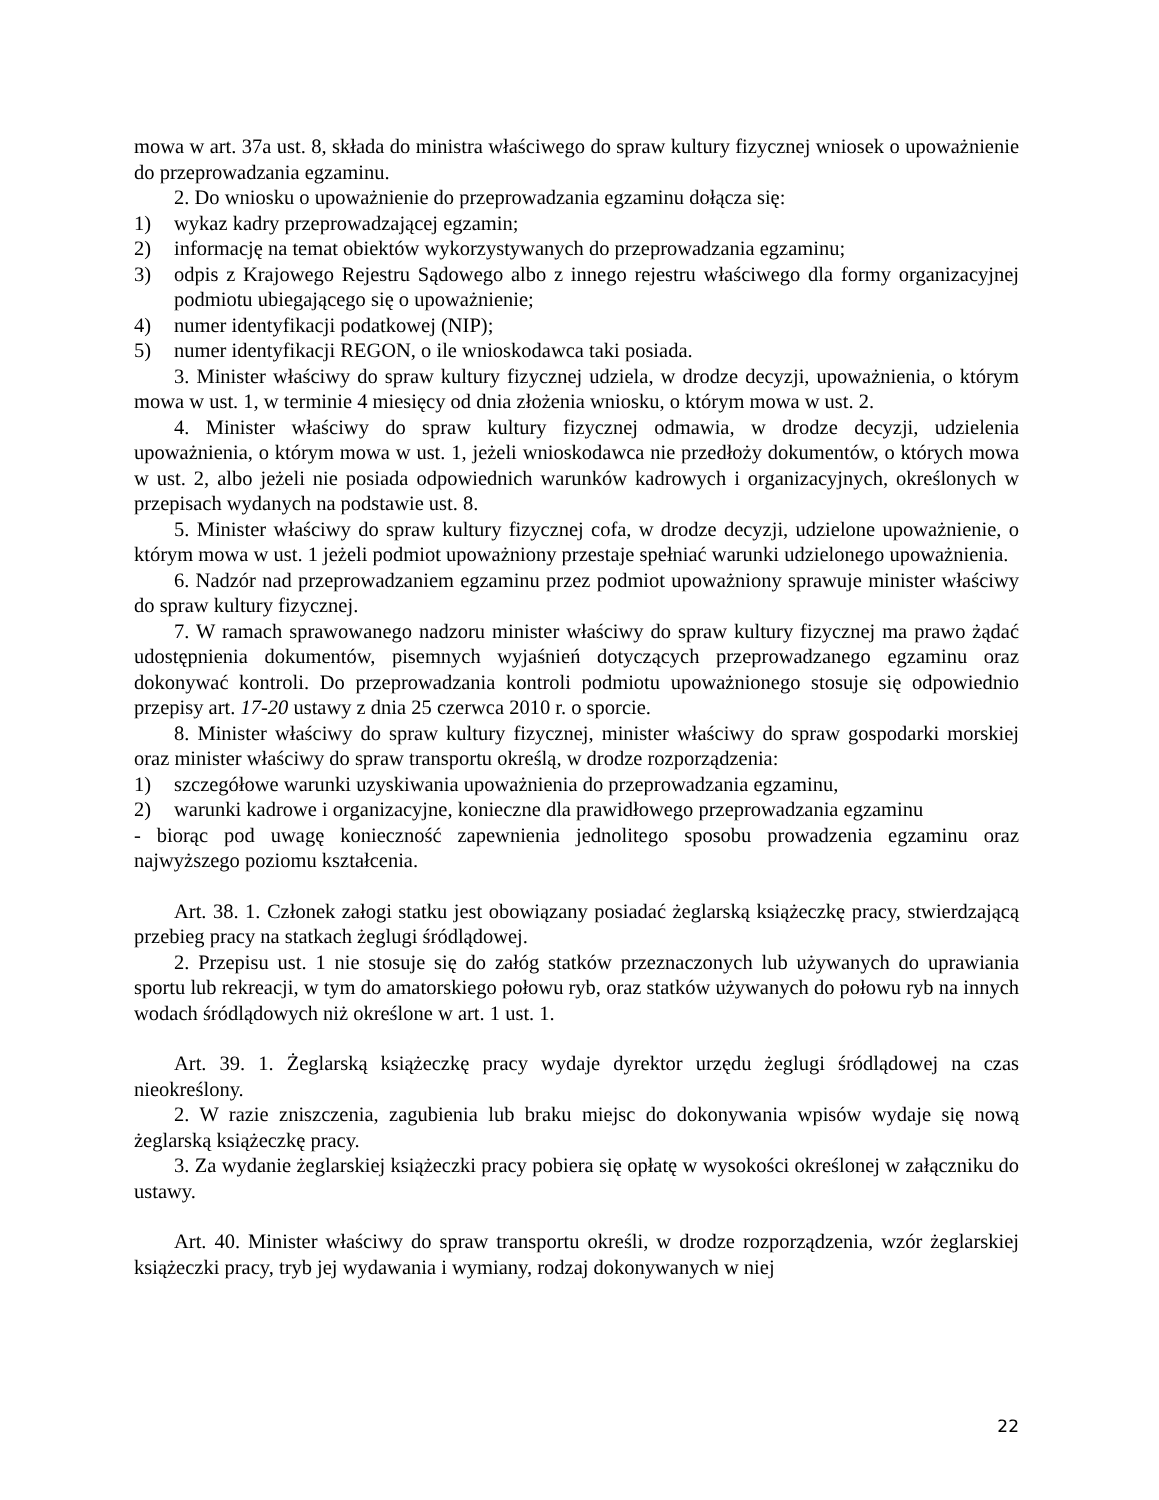mowa w art. 37a ust. 8, składa do ministra właściwego do spraw kultury fizycznej wniosek o upoważnienie do przeprowadzania egzaminu.
2. Do wniosku o upoważnienie do przeprowadzania egzaminu dołącza się:
1) wykaz kadry przeprowadzającej egzamin;
2) informację na temat obiektów wykorzystywanych do przeprowadzania egzaminu;
3) odpis z Krajowego Rejestru Sądowego albo z innego rejestru właściwego dla formy organizacyjnej podmiotu ubiegającego się o upoważnienie;
4) numer identyfikacji podatkowej (NIP);
5) numer identyfikacji REGON, o ile wnioskodawca taki posiada.
3. Minister właściwy do spraw kultury fizycznej udziela, w drodze decyzji, upoważnienia, o którym mowa w ust. 1, w terminie 4 miesięcy od dnia złożenia wniosku, o którym mowa w ust. 2.
4. Minister właściwy do spraw kultury fizycznej odmawia, w drodze decyzji, udzielenia upoważnienia, o którym mowa w ust. 1, jeżeli wnioskodawca nie przedłoży dokumentów, o których mowa w ust. 2, albo jeżeli nie posiada odpowiednich warunków kadrowych i organizacyjnych, określonych w przepisach wydanych na podstawie ust. 8.
5. Minister właściwy do spraw kultury fizycznej cofa, w drodze decyzji, udzielone upoważnienie, o którym mowa w ust. 1 jeżeli podmiot upoważniony przestaje spełniać warunki udzielonego upoważnienia.
6. Nadzór nad przeprowadzaniem egzaminu przez podmiot upoważniony sprawuje minister właściwy do spraw kultury fizycznej.
7. W ramach sprawowanego nadzoru minister właściwy do spraw kultury fizycznej ma prawo żądać udostępnienia dokumentów, pisemnych wyjaśnień dotyczących przeprowadzanego egzaminu oraz dokonywać kontroli. Do przeprowadzania kontroli podmiotu upoważnionego stosuje się odpowiednio przepisy art. 17-20 ustawy z dnia 25 czerwca 2010 r. o sporcie.
8. Minister właściwy do spraw kultury fizycznej, minister właściwy do spraw gospodarki morskiej oraz minister właściwy do spraw transportu określą, w drodze rozporządzenia:
1) szczegółowe warunki uzyskiwania upoważnienia do przeprowadzania egzaminu,
2) warunki kadrowe i organizacyjne, konieczne dla prawidłowego przeprowadzania egzaminu
- biorąc pod uwagę konieczność zapewnienia jednolitego sposobu prowadzenia egzaminu oraz najwyższego poziomu kształcenia.
Art. 38. 1. Członek załogi statku jest obowiązany posiadać żeglarską książeczkę pracy, stwierdzającą przebieg pracy na statkach żeglugi śródlądowej.
2. Przepisu ust. 1 nie stosuje się do załóg statków przeznaczonych lub używanych do uprawiania sportu lub rekreacji, w tym do amatorskiego połowu ryb, oraz statków używanych do połowu ryb na innych wodach śródlądowych niż określone w art. 1 ust. 1.
Art. 39. 1. Żeglarską książeczkę pracy wydaje dyrektor urzędu żeglugi śródlądowej na czas nieokreślony.
2. W razie zniszczenia, zagubienia lub braku miejsc do dokonywania wpisów wydaje się nową żeglarską książeczkę pracy.
3. Za wydanie żeglarskiej książeczki pracy pobiera się opłatę w wysokości określonej w załączniku do ustawy.
Art. 40. Minister właściwy do spraw transportu określi, w drodze rozporządzenia, wzór żeglarskiej książeczki pracy, tryb jej wydawania i wymiany, rodzaj dokonywanych w niej
22